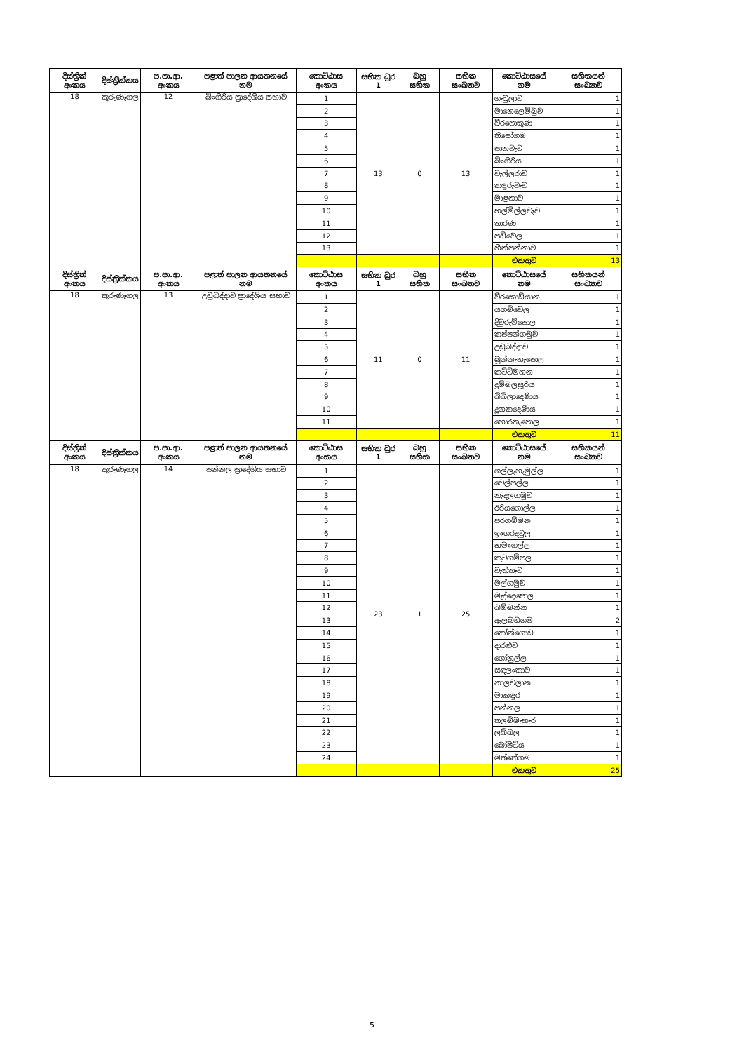| දිස්ත්‍රික් අංකය | දිස්ත්‍රික්කය | ප.පා.ආ. අංකය | පළාත් පාලන ආයතනයේ නම | කොට්ඨාස අංකය | සභික ධුර 1 | බහු සභික | සභික සංඛ්‍යාව | කොට්ඨාසයේ නම | සභිකයන් සංඛ්‍යාව |
| --- | --- | --- | --- | --- | --- | --- | --- | --- | --- |
| 18 | කුරුණෑගල | 12 | බිංගිරිය ප්‍රාදේශිය සභාව | 1 | 13 | 0 | 13 | ගැටුලාව | 1 |
| | | | | 2 | | | | මානෙලෙම්බුව | 1 |
| | | | | 3 | | | | වීරපොකුණ | 1 |
| | | | | 4 | | | | තිසෝගම | 1 |
| | | | | 5 | | | | පානවැව | 1 |
| | | | | 6 | | | | බිංගිරිය | 1 |
| | | | | 7 | | | | වැල්ලරාව | 1 |
| | | | | 8 | | | | කඳුරුවැව | 1 |
| | | | | 9 | | | | මාළනාව | 1 |
| | | | | 10 | | | | හල්මිල්ලවැව | 1 |
| | | | | 11 | | | | තාරණ | 1 |
| | | | | 12 | | | | පඩිවෙල | 1 |
| | | | | 13 | | | | හීන්පන්නාව | 1 |
| | | | | | | | | එකතුව | 13 |
| දිස්ත්‍රික් අංකය | දිස්ත්‍රික්කය | ප.පා.ආ. අංකය | පළාත් පාලන ආයතනයේ නම | කොට්ඨාස අංකය | සභික ධුර 1 | බහු සභික | සභික සංඛ්‍යාව | කොට්ඨාසයේ නම | සභිකයන් සංඛ්‍යාව |
| 18 | කුරුණෑගල | 13 | උඩුබද්දාව ප්‍රාදේශිය සභාව | 1 | 11 | 0 | 11 | වීරකොඩියාන | 1 |
| | | | | 2 | | | | යගම්වෙල | 1 |
| | | | | 3 | | | | දිවුරුම්පොල | 1 |
| | | | | 4 | | | | කප්පන්ගමුව | 1 |
| | | | | 5 | | | | උඩුබද්දාව | 1 |
| | | | | 6 | | | | බූන්නැහැපොල | 1 |
| | | | | 7 | | | | කට්ටිමහන | 1 |
| | | | | 8 | | | | දුම්මලසූරිය | 1 |
| | | | | 9 | | | | බිබිලාදෙණිය | 1 |
| | | | | 10 | | | | දූනකදෙණිය | 1 |
| | | | | 11 | | | | හොරතැපොල | 1 |
| | | | | | | | | එකතුව | 11 |
| දිස්ත්‍රික් අංකය | දිස්ත්‍රික්කය | ප.පා.ආ. අංකය | පළාත් පාලන ආයතනයේ නම | කොට්ඨාස අංකය | සභික ධුර 1 | බහු සභික | සභික සංඛ්‍යාව | කොට්ඨාසයේ නම | සභිකයන් සංඛ්‍යාව |
| 18 | කුරුණෑගල | 14 | පන්නල ප්‍රාදේශිය සභාව | 1 | 23 | 1 | 25 | ගල්ලැහැමුල්ල | 1 |
| | | | | 2 | | | | වෙල්පල්ල | 1 |
| | | | | 3 | | | | නැදලගමුව | 1 |
| | | | | 4 | | | | ඊරියගොල්ල | 1 |
| | | | | 5 | | | | පරගම්මන | 1 |
| | | | | 6 | | | | ඉංගරදවුල | 1 |
| | | | | 7 | | | | හමංගල්ල | 1 |
| | | | | 8 | | | | කටුගම්පල | 1 |
| | | | | 9 | | | | වැත්තෑව | 1 |
| | | | | 10 | | | | මල්ගමුව | 1 |
| | | | | 11 | | | | මැද්දෙපොල | 1 |
| | | | | 12 | | | | බම්මන්න | 1 |
| | | | | 13 | | | | ඇලබඩගම | 2 |
| | | | | 14 | | | | කෝන්ගොඩ | 1 |
| | | | | 15 | | | | දාරළුව | 1 |
| | | | | 16 | | | | ගෝනුල්ල | 1 |
| | | | | 17 | | | | සඳලංකාව | 1 |
| | | | | 18 | | | | නාලවලාන | 1 |
| | | | | 19 | | | | මාකඳුර | 1 |
| | | | | 20 | | | | පන්නල | 1 |
| | | | | 21 | | | | තලම්මැහැර | 1 |
| | | | | 22 | | | | ලබ්බල | 1 |
| | | | | 23 | | | | බෝපිටිය | 1 |
| | | | | 24 | | | | මත්තේගම | 1 |
| | | | | | | | | එකතුව | 25 |
5